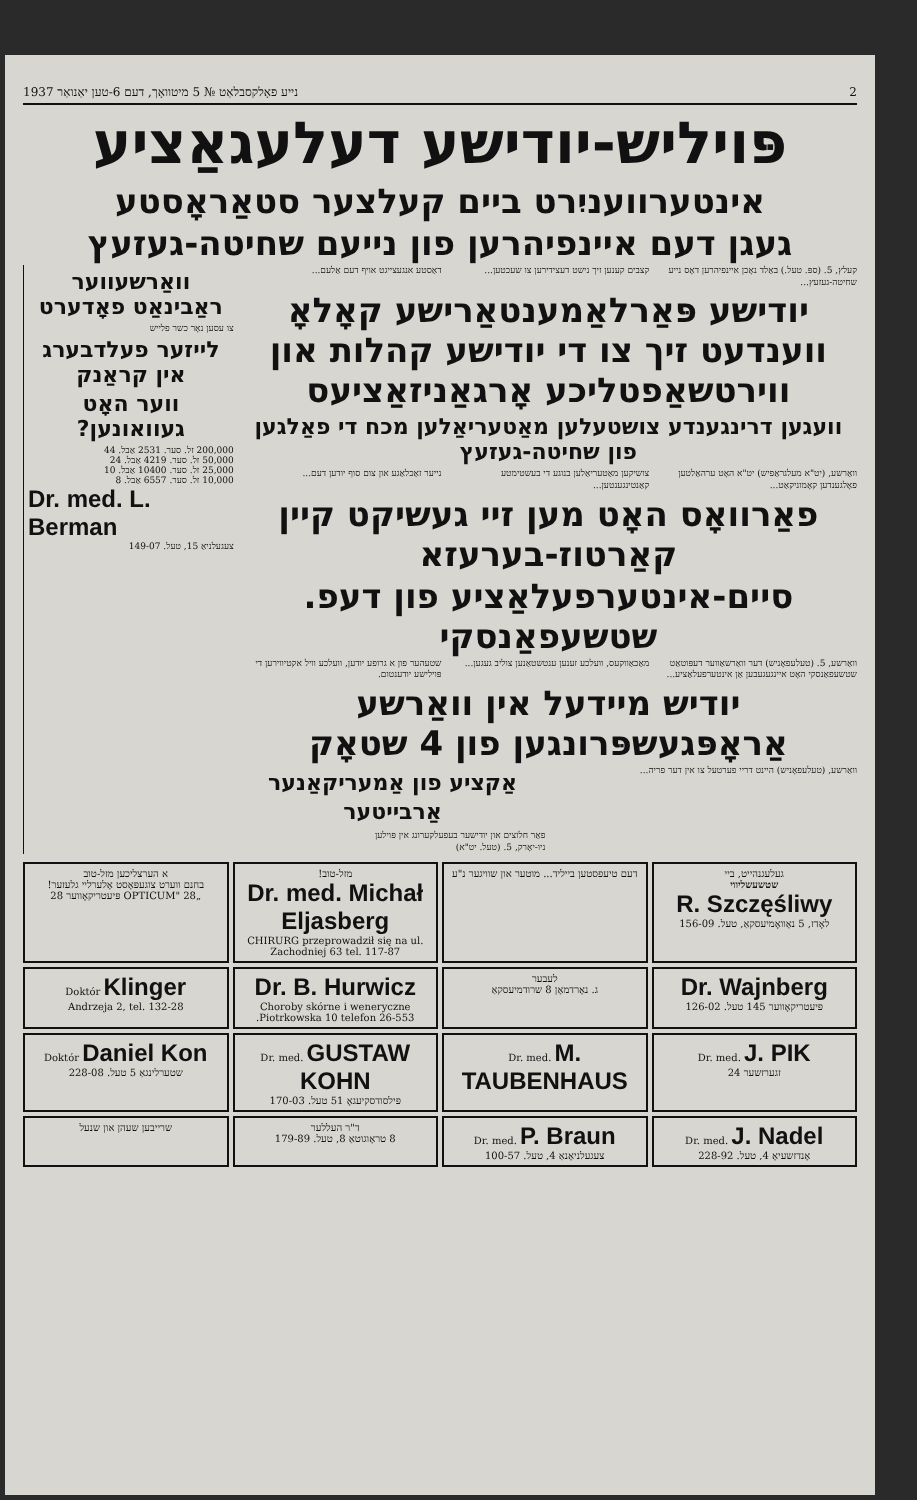2 נייע פאָלקסבלאַט № 5 מיטוואָך, דעם 6-טען יאַנואַר 1937
פּויליש-יודישע דעלעגאַציע
אינטערוועניִרט ביים קעלצער סטאַראָסטע
געגן דעם איינפיהרען פון נייעם שחיטה-געזעץ
קעלץ, 5. (ספּ. טעל.) באַלד נאָכן איינפיהרען דאָס נייע שחיטה-געזעץ...
קצבים קענען זיך נישט דעצידירען צו שעכטען...
דאַסטע אנגעצייגט אויף דעם אַלעם...
יודישע פּאַרלאַמענטאַרישע קאָלאָ ווענדעט זיך צו די יודישע קהלות און ווירטשאַפטליכע אָרגאַניזאַציעס
וועגען דרינגענדע צושטעלען מאַטעריאַלען מכח די פאַלגען פון שחיטה-געזעץ
וואַרשע, (יט"א מעלגראַפיש) יט"א האָט ערהאַלטען פאָלגענדען קאָמוניקאַט...
צושיקען מאַטעריאַלען בנוגע די בעשטימטע קאַנטינגענטען...
נייער זאַכלאַגע און צום סוף יודען דעם...
פאַרוואָס האָט מען זיי געשיקט קיין קאַרטוז-בערעזא
סיים-אינטערפעלאַציע פון דעפ. שטשעפאַנסקי
וואַרשע, 5. (טעלעפאָניש) דער וואַרשאַווער דעפּוטאַט שטשעפאַנסקי האָט איינגעגעבען אַן אינטערפעלאַציע...
מאַכאַווקעס, וועלכע זענען ענטשטאַנען צוליב געגען...
שטעהער פון א גרופע יודען, וועלכע וויל אקטיווירען די פּוילישע יודענטום.
יודיש מיידעל אין וואַרשע אַראָפּגעשפּרונגען פון 4 שטאָק
וואַרשע, (טעלעפאָניש) היינט דריי פערטעל צו אין דער פריה...
אַקציע פון אַמעריקאַנער אַרבייטער
פאַר חלוצים און יודישער בעפעלקערונג אין פּוילען
ניו-יאָרק, 5. (טעל. יט"א)
וואַרשעווער ראַבינאַט פאָדערט
צו עסען נאָר כשר פלייש
לייזער פעלדבערג אין קראַנק
ווער האָט געוואונען?
200,000 זל. סער. 2531 אַבל. 44
50,000 זל. סער. 4219 אַבל. 24
25,000 זל. סער. 10400 אַבל. 10
10,000 זל. סער. 6557 אַבל. 8
Dr. med. L. Berman
צעגעלניאַ 15, טעל. 149-07
געלעגנהייט, ביי
שטשעשליווי
R. Szczęśliwy
לאָדז, 5 נאַוואָמיעסקאַ, טעל. 156-09
דעם טיעפסטען בייליד... מוטער און שוויגער נ"ע
מזל-טוב!
Dr. med. Michał Eljasberg
CHIRURG przeprowadził się na ul. Zachodniej 63 tel. 117-87
א הערצליכען מזל-טוב
בחנם ווערט צוגעפּאַסט אַלערליי גלעזער!
„OPTICUM" 28 פּיעטריקאָווער 28
Dr. Wajnberg
פּיעטריקאָווער 145 טעל. 126-02
לעבער
ג. נאַרדמאַן 8 שרודמיעסקאַ
Dr. B. Hurwicz
Choroby skórne i weneryczne
Piotrkowska 10 telefon 26-553.
Doktór Klinger
Andrzeja 2, tel. 132-28
Dr. med. J. PIK
זגערזשער 24
Dr. med. M. TAUBENHAUS
Dr. med. GUSTAW KOHN
פּילסודסקיעגאָ 51 טעל. 170-03
Doktór Daniel Kon
שטערלינגאַ 5 טעל. 228-08
Dr. med. J. Nadel
אַנדזשעיאַ 4, טעל. 228-92
Dr. med. P. Braun
צעגעלניאַנאַ 4, טעל. 100-57
ד"ר העללער
8 טראַוגוטאַ 8, טעל. 179-89
שרייבען שעהן און שנעל